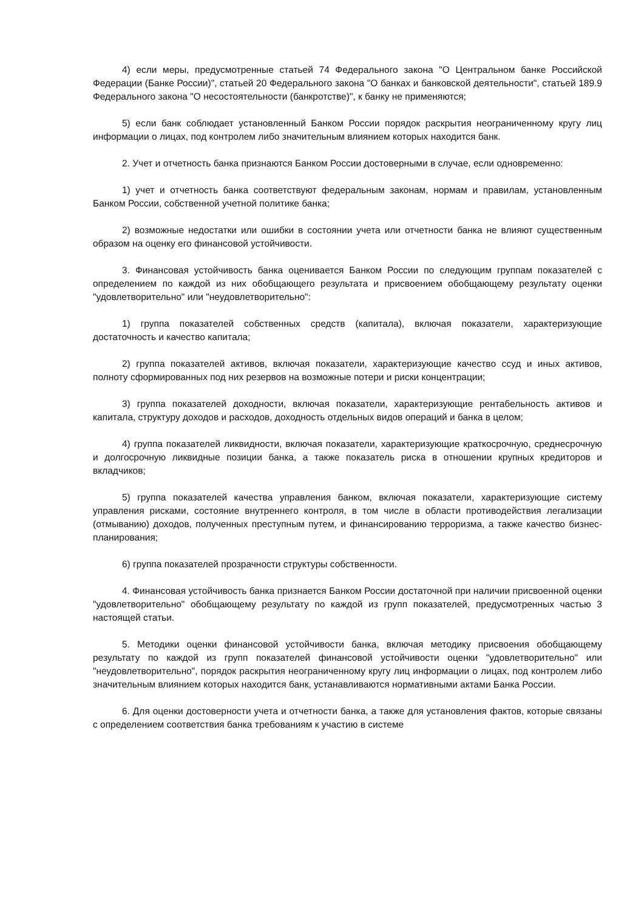4) если меры, предусмотренные статьей 74 Федерального закона "О Центральном банке Российской Федерации (Банке России)", статьей 20 Федерального закона "О банках и банковской деятельности", статьей 189.9 Федерального закона "О несостоятельности (банкротстве)", к банку не применяются;
5) если банк соблюдает установленный Банком России порядок раскрытия неограниченному кругу лиц информации о лицах, под контролем либо значительным влиянием которых находится банк.
2. Учет и отчетность банка признаются Банком России достоверными в случае, если одновременно:
1) учет и отчетность банка соответствуют федеральным законам, нормам и правилам, установленным Банком России, собственной учетной политике банка;
2) возможные недостатки или ошибки в состоянии учета или отчетности банка не влияют существенным образом на оценку его финансовой устойчивости.
3. Финансовая устойчивость банка оценивается Банком России по следующим группам показателей с определением по каждой из них обобщающего результата и присвоением обобщающему результату оценки "удовлетворительно" или "неудовлетворительно":
1) группа показателей собственных средств (капитала), включая показатели, характеризующие достаточность и качество капитала;
2) группа показателей активов, включая показатели, характеризующие качество ссуд и иных активов, полноту сформированных под них резервов на возможные потери и риски концентрации;
3) группа показателей доходности, включая показатели, характеризующие рентабельность активов и капитала, структуру доходов и расходов, доходность отдельных видов операций и банка в целом;
4) группа показателей ликвидности, включая показатели, характеризующие краткосрочную, среднесрочную и долгосрочную ликвидные позиции банка, а также показатель риска в отношении крупных кредиторов и вкладчиков;
5) группа показателей качества управления банком, включая показатели, характеризующие систему управления рисками, состояние внутреннего контроля, в том числе в области противодействия легализации (отмыванию) доходов, полученных преступным путем, и финансированию терроризма, а также качество бизнес-планирования;
6) группа показателей прозрачности структуры собственности.
4. Финансовая устойчивость банка признается Банком России достаточной при наличии присвоенной оценки "удовлетворительно" обобщающему результату по каждой из групп показателей, предусмотренных частью 3 настоящей статьи.
5. Методики оценки финансовой устойчивости банка, включая методику присвоения обобщающему результату по каждой из групп показателей финансовой устойчивости оценки "удовлетворительно" или "неудовлетворительно", порядок раскрытия неограниченному кругу лиц информации о лицах, под контролем либо значительным влиянием которых находится банк, устанавливаются нормативными актами Банка России.
6. Для оценки достоверности учета и отчетности банка, а также для установления фактов, которые связаны с определением соответствия банка требованиям к участию в системе